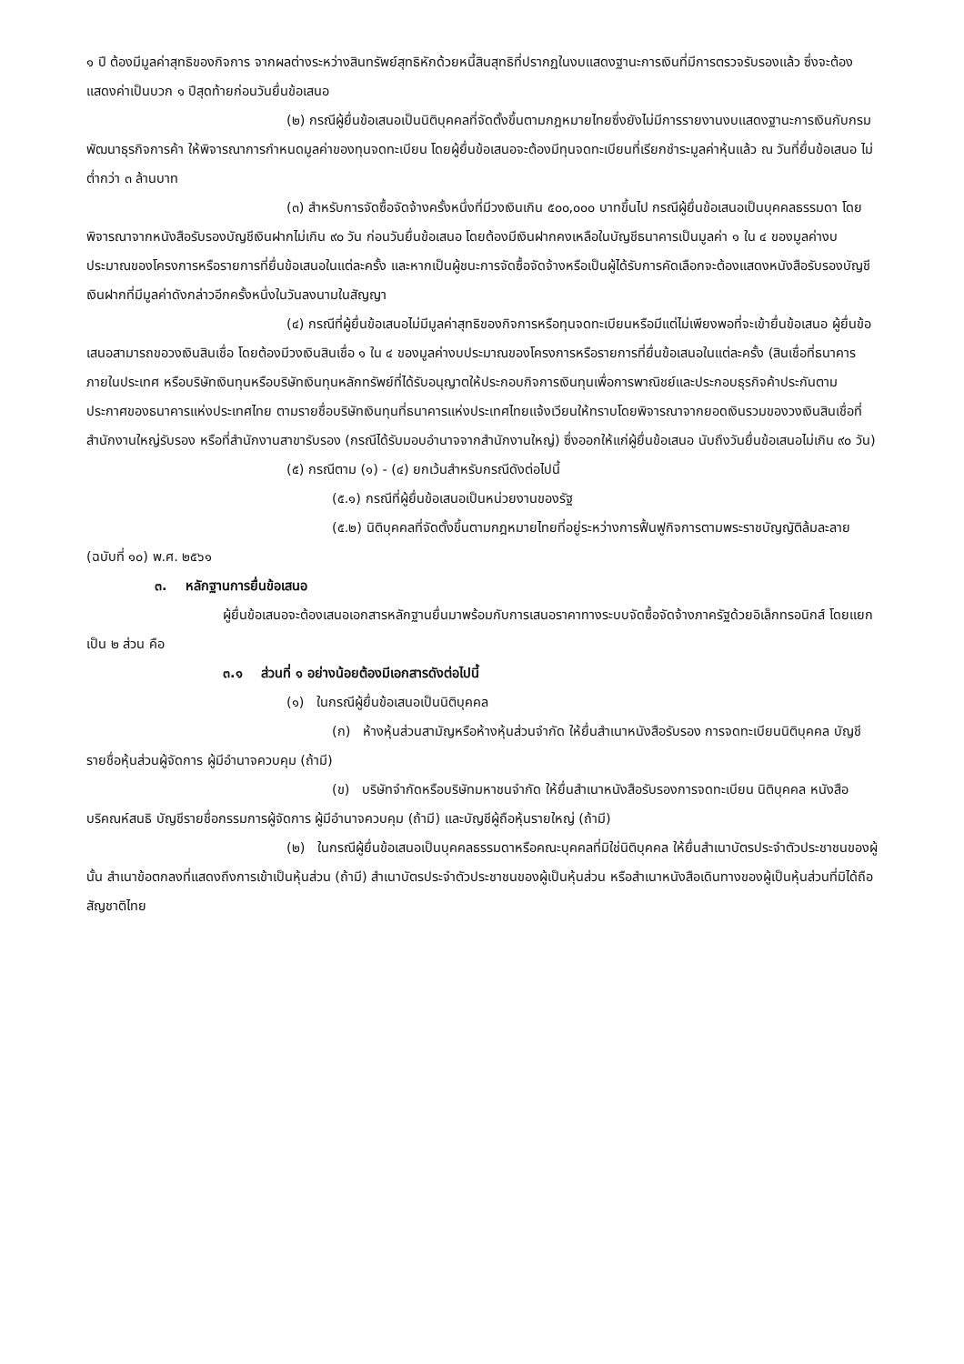๑ ปี ต้องมีมูลค่าสุทธิของกิจการ จากผลต่างระหว่างสินทรัพย์สุทธิหักด้วยหนี้สินสุทธิที่ปรากฏในงบแสดงฐานะการเงินที่มีการตรวจรับรองแล้ว ซึ่งจะต้องแสดงค่าเป็นบวก ๑ ปีสุดท้ายก่อนวันยื่นข้อเสนอ
(๒) กรณีผู้ยื่นข้อเสนอเป็นนิติบุคคลที่จัดตั้งขึ้นตามกฎหมายไทยซึ่งยังไม่มีการรายงานงบแสดงฐานะการเงินกับกรมพัฒนาธุรกิจการค้า ให้พิจารณาการกำหนดมูลค่าของทุนจดทะเบียน โดยผู้ยื่นข้อเสนอจะต้องมีทุนจดทะเบียนที่เรียกชำระมูลค่าหุ้นแล้ว ณ วันที่ยื่นข้อเสนอ ไม่ต่ำกว่า ๓ ล้านบาท
(๓) สำหรับการจัดซื้อจัดจ้างครั้งหนึ่งที่มีวงเงินเกิน ๕๐๐,๐๐๐ บาทขึ้นไป กรณีผู้ยื่นข้อเสนอเป็นบุคคลธรรมดา โดยพิจารณาจากหนังสือรับรองบัญชีเงินฝากไม่เกิน ๙๐ วัน ก่อนวันยื่นข้อเสนอ โดยต้องมีเงินฝากคงเหลือในบัญชีธนาคารเป็นมูลค่า ๑ ใน ๔ ของมูลค่างบประมาณของโครงการหรือรายการที่ยื่นข้อเสนอในแต่ละครั้ง และหากเป็นผู้ชนะการจัดซื้อจัดจ้างหรือเป็นผู้ได้รับการคัดเลือกจะต้องแสดงหนังสือรับรองบัญชีเงินฝากที่มีมูลค่าดังกล่าวอีกครั้งหนึ่งในวันลงนามในสัญญา
(๔) กรณีที่ผู้ยื่นข้อเสนอไม่มีมูลค่าสุทธิของกิจการหรือทุนจดทะเบียนหรือมีแต่ไม่เพียงพอที่จะเข้ายื่นข้อเสนอ ผู้ยื่นข้อเสนอสามารถขอวงเงินสินเชื่อ โดยต้องมีวงเงินสินเชื่อ ๑ ใน ๔ ของมูลค่างบประมาณของโครงการหรือรายการที่ยื่นข้อเสนอในแต่ละครั้ง (สินเชื่อที่ธนาคารภายในประเทศ หรือบริษัทเงินทุนหรือบริษัทเงินทุนหลักทรัพย์ที่ได้รับอนุญาตให้ประกอบกิจการเงินทุนเพื่อการพาณิชย์และประกอบธุรกิจค้าประกันตามประกาศของธนาคารแห่งประเทศไทย ตามรายชื่อบริษัทเงินทุนที่ธนาคารแห่งประเทศไทยแจ้งเวียนให้ทราบโดยพิจารณาจากยอดเงินรวมของวงเงินสินเชื่อที่สำนักงานใหญ่รับรอง หรือที่สำนักงานสาขารับรอง (กรณีได้รับมอบอำนาจจากสำนักงานใหญ่) ซึ่งออกให้แก่ผู้ยื่นข้อเสนอ นับถึงวันยื่นข้อเสนอไม่เกิน ๙๐ วัน)
(๕) กรณีตาม (๑) - (๔) ยกเว้นสำหรับกรณีดังต่อไปนี้
(๕.๑) กรณีที่ผู้ยื่นข้อเสนอเป็นหน่วยงานของรัฐ
(๕.๒) นิติบุคคลที่จัดตั้งขึ้นตามกฎหมายไทยที่อยู่ระหว่างการฟื้นฟูกิจการตามพระราชบัญญัติล้มละลาย (ฉบับที่ ๑๐) พ.ศ. ๒๕๖๑
๓. หลักฐานการยื่นข้อเสนอ
ผู้ยื่นข้อเสนอจะต้องเสนอเอกสารหลักฐานยื่นมาพร้อมกับการเสนอราคาทางระบบจัดซื้อจัดจ้างภาครัฐด้วยอิเล็กทรอนิกส์ โดยแยกเป็น ๒ ส่วน คือ
๓.๑ ส่วนที่ ๑ อย่างน้อยต้องมีเอกสารดังต่อไปนี้
(๑) ในกรณีผู้ยื่นข้อเสนอเป็นนิติบุคคล
(ก) ห้างหุ้นส่วนสามัญหรือห้างหุ้นส่วนจำกัด ให้ยื่นสำเนาหนังสือรับรอง การจดทะเบียนนิติบุคคล บัญชีรายชื่อหุ้นส่วนผู้จัดการ ผู้มีอำนาจควบคุม (ถ้ามี)
(ข) บริษัทจำกัดหรือบริษัทมหาชนจำกัด ให้ยื่นสำเนาหนังสือรับรองการจดทะเบียน นิติบุคคล หนังสือบริคณห์สนธิ บัญชีรายชื่อกรรมการผู้จัดการ ผู้มีอำนาจควบคุม (ถ้ามี) และบัญชีผู้ถือหุ้นรายใหญ่ (ถ้ามี)
(๒) ในกรณีผู้ยื่นข้อเสนอเป็นบุคคลธรรมดาหรือคณะบุคคลที่มิใช่นิติบุคคล ให้ยื่นสำเนาบัตรประจำตัวประชาชนของผู้นั้น สำเนาข้อตกลงที่แสดงถึงการเข้าเป็นหุ้นส่วน (ถ้ามี) สำเนาบัตรประจำตัวประชาชนของผู้เป็นหุ้นส่วน หรือสำเนาหนังสือเดินทางของผู้เป็นหุ้นส่วนที่มิได้ถือสัญชาติไทย